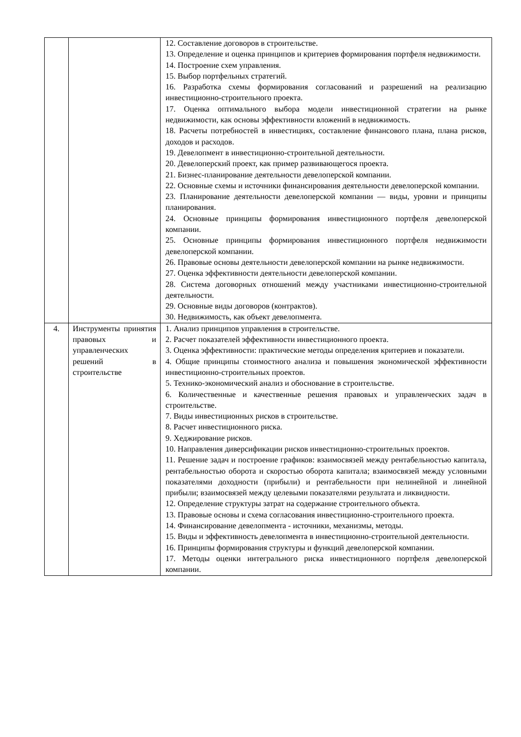| | | 12. Составление договоров в строительстве. 13. Определение и оценка принципов и критериев формирования портфеля недвижимости. 14. Построение схем управления. 15. Выбор портфельных стратегий. 16. Разработка схемы формирования согласований и разрешений на реализацию инвестиционно-строительного проекта. 17. Оценка оптимального выбора модели инвестиционной стратегии на рынке недвижимости, как основы эффективности вложений в недвижимость. 18. Расчеты потребностей в инвестициях, составление финансового плана, плана рисков, доходов и расходов. 19. Девелопмент в инвестиционно-строительной деятельности. 20. Девелоперский проект, как пример развивающегося проекта. 21. Бизнес-планирование деятельности девелоперской компании. 22. Основные схемы и источники финансирования деятельности девелоперской компании. 23. Планирование деятельности девелоперской компании — виды, уровни и принципы планирования. 24. Основные принципы формирования инвестиционного портфеля девелоперской компании. 25. Основные принципы формирования инвестиционного портфеля недвижимости девелоперской компании. 26. Правовые основы деятельности девелоперской компании на рынке недвижимости. 27. Оценка эффективности деятельности девелоперской компании. 28. Система договорных отношений между участниками инвестиционно-строительной деятельности. 29. Основные виды договоров (контрактов). 30. Недвижимость, как объект девелопмента. |
| 4. | Инструменты принятия правовых и управленческих решений в строительстве | 1. Анализ принципов управления в строительстве. 2. Расчет показателей эффективности инвестиционного проекта. 3. Оценка эффективности: практические методы определения критериев и показатели. 4. Общие принципы стоимостного анализа и повышения экономической эффективности инвестиционно-строительных проектов. 5. Технико-экономический анализ и обоснование в строительстве. 6. Количественные и качественные решения правовых и управленческих задач в строительстве. 7. Виды инвестиционных рисков в строительстве. 8. Расчет инвестиционного риска. 9. Хеджирование рисков. 10. Направления диверсификации рисков инвестиционно-строительных проектов. 11. Решение задач и построение графиков: взаимосвязей между рентабельностью капитала, рентабельностью оборота и скоростью оборота капитала; взаимосвязей между условными показателями доходности (прибыли) и рентабельности при нелинейной и линейной прибыли; взаимосвязей между целевыми показателями результата и ликвидности. 12. Определение структуры затрат на содержание строительного объекта. 13. Правовые основы и схема согласования инвестиционно-строительного проекта. 14. Финансирование девелопмента - источники, механизмы, методы. 15. Виды и эффективность девелопмента в инвестиционно-строительной деятельности. 16. Принципы формирования структуры и функций девелоперской компании. 17. Методы оценки интегрального риска инвестиционного портфеля девелоперской компании. |